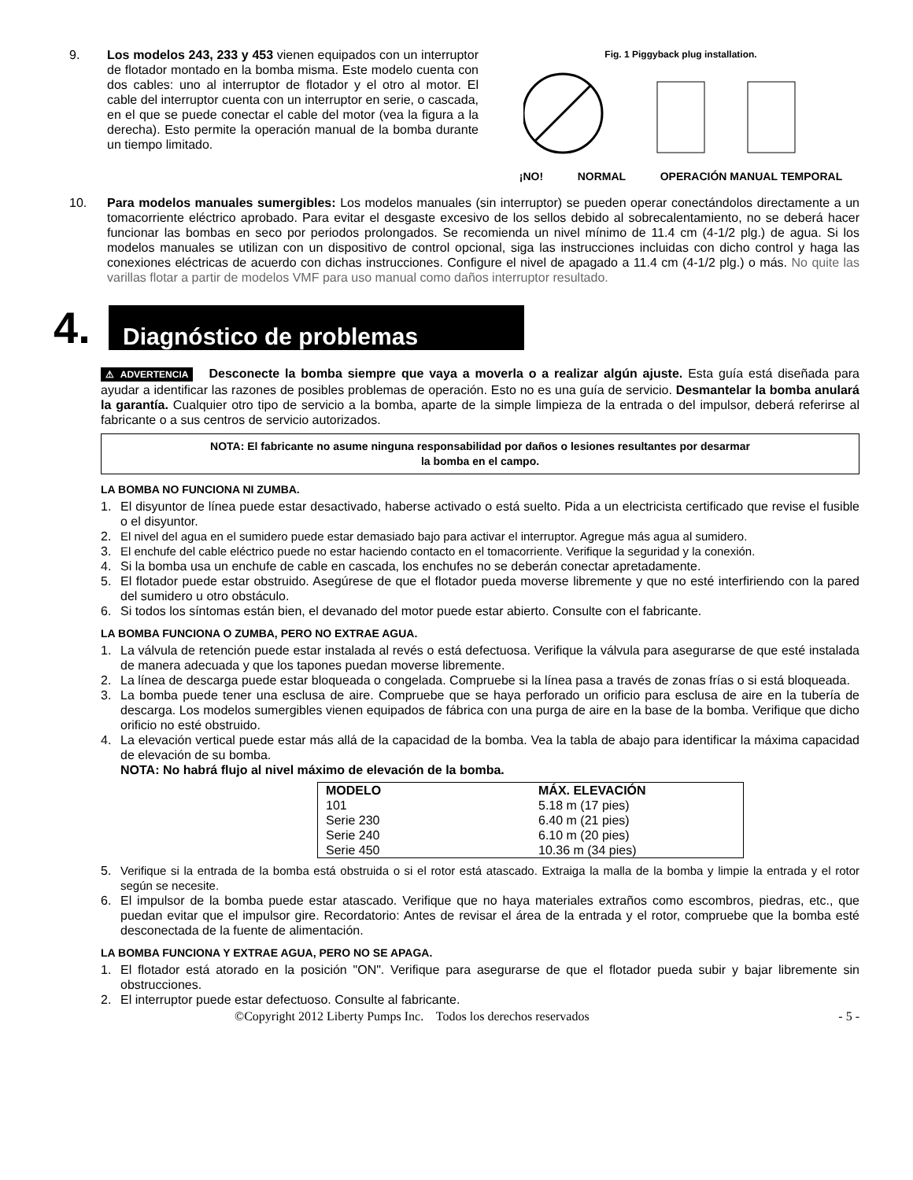9. Los modelos 243, 233 y 453 vienen equipados con un interruptor de flotador montado en la bomba misma. Este modelo cuenta con dos cables: uno al interruptor de flotador y el otro al motor. El cable del interruptor cuenta con un interruptor en serie, o cascada, en el que se puede conectar el cable del motor (vea la figura a la derecha). Esto permite la operación manual de la bomba durante un tiempo limitado.
Fig. 1 Piggyback plug installation.
¡NO! NORMAL OPERACIÓN MANUAL TEMPORAL
10. Para modelos manuales sumergibles: Los modelos manuales (sin interruptor) se pueden operar conectándolos directamente a un tomacorriente eléctrico aprobado. Para evitar el desgaste excesivo de los sellos debido al sobrecalentamiento, no se deberá hacer funcionar las bombas en seco por periodos prolongados. Se recomienda un nivel mínimo de 11.4 cm (4-1/2 plg.) de agua. Si los modelos manuales se utilizan con un dispositivo de control opcional, siga las instrucciones incluidas con dicho control y haga las conexiones eléctricas de acuerdo con dichas instrucciones. Configure el nivel de apagado a 11.4 cm (4-1/2 plg.) o más. No quite las varillas flotar a partir de modelos VMF para uso manual como daños interruptor resultado.
4. Diagnóstico de problemas
⚠ ADVERTENCIA Desconecte la bomba siempre que vaya a moverla o a realizar algún ajuste. Esta guía está diseñada para ayudar a identificar las razones de posibles problemas de operación. Esto no es una guía de servicio. Desmantelar la bomba anulará la garantía. Cualquier otro tipo de servicio a la bomba, aparte de la simple limpieza de la entrada o del impulsor, deberá referirse al fabricante o a sus centros de servicio autorizados.
NOTA: El fabricante no asume ninguna responsabilidad por daños o lesiones resultantes por desarmar
la bomba en el campo.
LA BOMBA NO FUNCIONA NI ZUMBA.
1. El disyuntor de línea puede estar desactivado, haberse activado o está suelto. Pida a un electricista certificado que revise el fusible o el disyuntor.
2. El nivel del agua en el sumidero puede estar demasiado bajo para activar el interruptor. Agregue más agua al sumidero.
3. El enchufe del cable eléctrico puede no estar haciendo contacto en el tomacorriente. Verifique la seguridad y la conexión.
4. Si la bomba usa un enchufe de cable en cascada, los enchufes no se deberán conectar apretadamente.
5. El flotador puede estar obstruido. Asegúrese de que el flotador pueda moverse libremente y que no esté interfiriendo con la pared del sumidero u otro obstáculo.
6. Si todos los síntomas están bien, el devanado del motor puede estar abierto. Consulte con el fabricante.
LA BOMBA FUNCIONA O ZUMBA, PERO NO EXTRAE AGUA.
1. La válvula de retención puede estar instalada al revés o está defectuosa. Verifique la válvula para asegurarse de que esté instalada de manera adecuada y que los tapones puedan moverse libremente.
2. La línea de descarga puede estar bloqueada o congelada. Compruebe si la línea pasa a través de zonas frías o si está bloqueada.
3. La bomba puede tener una esclusa de aire. Compruebe que se haya perforado un orificio para esclusa de aire en la tubería de descarga. Los modelos sumergibles vienen equipados de fábrica con una purga de aire en la base de la bomba. Verifique que dicho orificio no esté obstruido.
4. La elevación vertical puede estar más allá de la capacidad de la bomba. Vea la tabla de abajo para identificar la máxima capacidad de elevación de su bomba.
NOTA: No habrá flujo al nivel máximo de elevación de la bomba.
| MODELO | MÁX. ELEVACIÓN |
| --- | --- |
| 101 | 5.18 m (17 pies) |
| Serie 230 | 6.40 m (21 pies) |
| Serie 240 | 6.10 m (20 pies) |
| Serie 450 | 10.36 m (34 pies) |
5. Verifique si la entrada de la bomba está obstruida o si el rotor está atascado. Extraiga la malla de la bomba y limpie la entrada y el rotor según se necesite.
6. El impulsor de la bomba puede estar atascado. Verifique que no haya materiales extraños como escombros, piedras, etc., que puedan evitar que el impulsor gire. Recordatorio: Antes de revisar el área de la entrada y el rotor, compruebe que la bomba esté desconectada de la fuente de alimentación.
LA BOMBA FUNCIONA Y EXTRAE AGUA, PERO NO SE APAGA.
1. El flotador está atorado en la posición "ON". Verifique para asegurarse de que el flotador pueda subir y bajar libremente sin obstrucciones.
2. El interruptor puede estar defectuoso. Consulte al fabricante.
©Copyright 2012 Liberty Pumps Inc. Todos los derechos reservados - 5 -